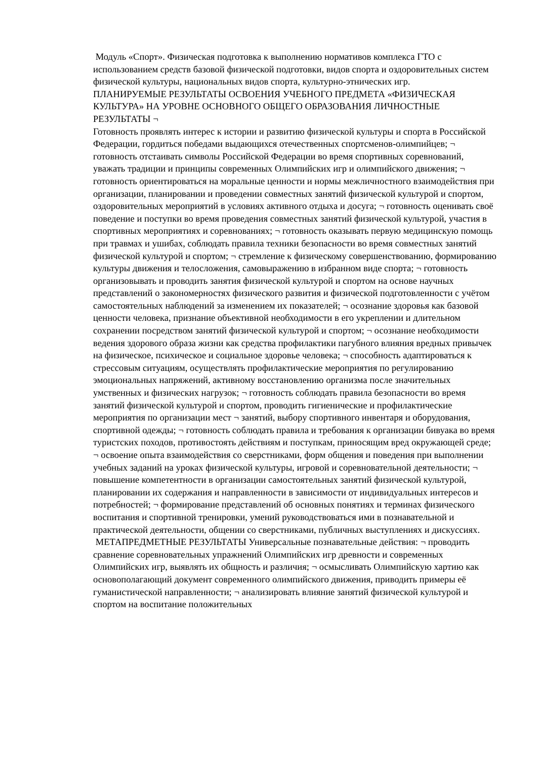Модуль «Спорт». Физическая подготовка к выполнению нормативов комплекса ГТО с использованием средств базовой физической подготовки, видов спорта и оздоровительных систем физической культуры, национальных видов спорта, культурно-этнических игр.
ПЛАНИРУЕМЫЕ РЕЗУЛЬТАТЫ ОСВОЕНИЯ УЧЕБНОГО ПРЕДМЕТА «ФИЗИЧЕСКАЯ КУЛЬТУРА» НА УРОВНЕ ОСНОВНОГО ОБЩЕГО ОБРАЗОВАНИЯ ЛИЧНОСТНЫЕ РЕЗУЛЬТАТЫ ¬
Готовность проявлять интерес к истории и развитию физической культуры и спорта в Российской Федерации, гордиться победами выдающихся отечественных спортсменов-олимпийцев; ¬ готовность отстаивать символы Российской Федерации во время спортивных соревнований, уважать традиции и принципы современных Олимпийских игр и олимпийского движения; ¬ готовность ориентироваться на моральные ценности и нормы межличностного взаимодействия при организации, планировании и проведении совместных занятий физической культурой и спортом, оздоровительных мероприятий в условиях активного отдыха и досуга; ¬ готовность оценивать своё поведение и поступки во время проведения совместных занятий физической культурой, участия в спортивных мероприятиях и соревнованиях; ¬ готовность оказывать первую медицинскую помощь при травмах и ушибах, соблюдать правила техники безопасности во время совместных занятий физической культурой и спортом; ¬ стремление к физическому совершенствованию, формированию культуры движения и телосложения, самовыражению в избранном виде спорта; ¬ готовность организовывать и проводить занятия физической культурой и спортом на основе научных представлений о закономерностях физического развития и физической подготовленности с учётом самостоятельных наблюдений за изменением их показателей; ¬ осознание здоровья как базовой ценности человека, признание объективной необходимости в его укреплении и длительном сохранении посредством занятий физической культурой и спортом; ¬ осознание необходимости ведения здорового образа жизни как средства профилактики пагубного влияния вредных привычек на физическое, психическое и социальное здоровье человека; ¬ способность адаптироваться к стрессовым ситуациям, осуществлять профилактические мероприятия по регулированию эмоциональных напряжений, активному восстановлению организма после значительных умственных и физических нагрузок; ¬ готовность соблюдать правила безопасности во время занятий физической культурой и спортом, проводить гигиенические и профилактические мероприятия по организации мест ¬ занятий, выбору спортивного инвентаря и оборудования, спортивной одежды; ¬ готовность соблюдать правила и требования к организации бивуака во время туристских походов, противостоять действиям и поступкам, приносящим вред окружающей среде; ¬ освоение опыта взаимодействия со сверстниками, форм общения и поведения при выполнении учебных заданий на уроках физической культуры, игровой и соревновательной деятельности; ¬ повышение компетентности в организации самостоятельных занятий физической культурой, планировании их содержания и направленности в зависимости от индивидуальных интересов и потребностей; ¬ формирование представлений об основных понятиях и терминах физического воспитания и спортивной тренировки, умений руководствоваться ими в познавательной и практической деятельности, общении со сверстниками, публичных выступлениях и дискуссиях.
МЕТАПРЕДМЕТНЫЕ РЕЗУЛЬТАТЫ Универсальные познавательные действия: ¬ проводить сравнение соревновательных упражнений Олимпийских игр древности и современных Олимпийских игр, выявлять их общность и различия; ¬ осмысливать Олимпийскую хартию как основополагающий документ современного олимпийского движения, приводить примеры её гуманистической направленности; ¬ анализировать влияние занятий физической культурой и спортом на воспитание положительных